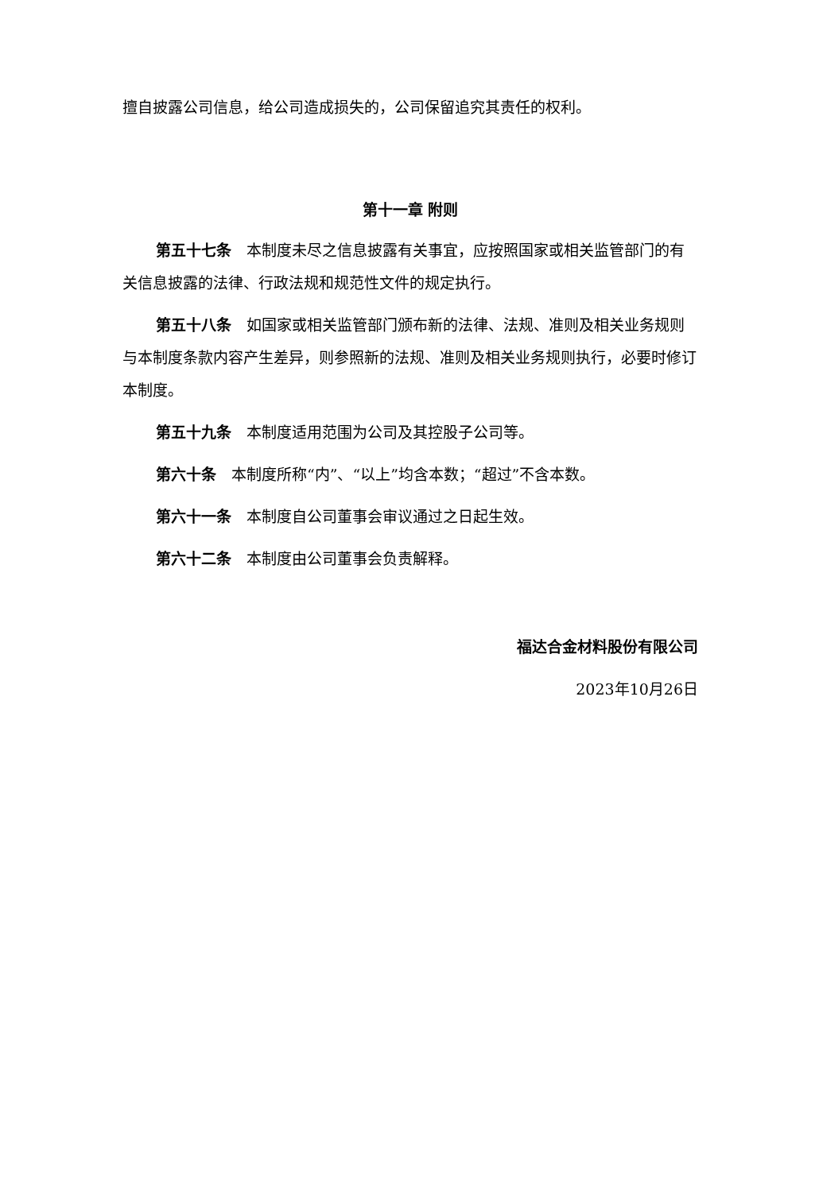擅自披露公司信息，给公司造成损失的，公司保留追究其责任的权利。
第十一章 附则
第五十七条　本制度未尽之信息披露有关事宜，应按照国家或相关监管部门的有关信息披露的法律、行政法规和规范性文件的规定执行。
第五十八条　如国家或相关监管部门颁布新的法律、法规、准则及相关业务规则与本制度条款内容产生差异，则参照新的法规、准则及相关业务规则执行，必要时修订本制度。
第五十九条　本制度适用范围为公司及其控股子公司等。
第六十条　本制度所称“内”、“以上”均含本数；“超过”不含本数。
第六十一条　本制度自公司董事会审议通过之日起生效。
第六十二条　本制度由公司董事会负责解释。
福达合金材料股份有限公司
2023年10月26日